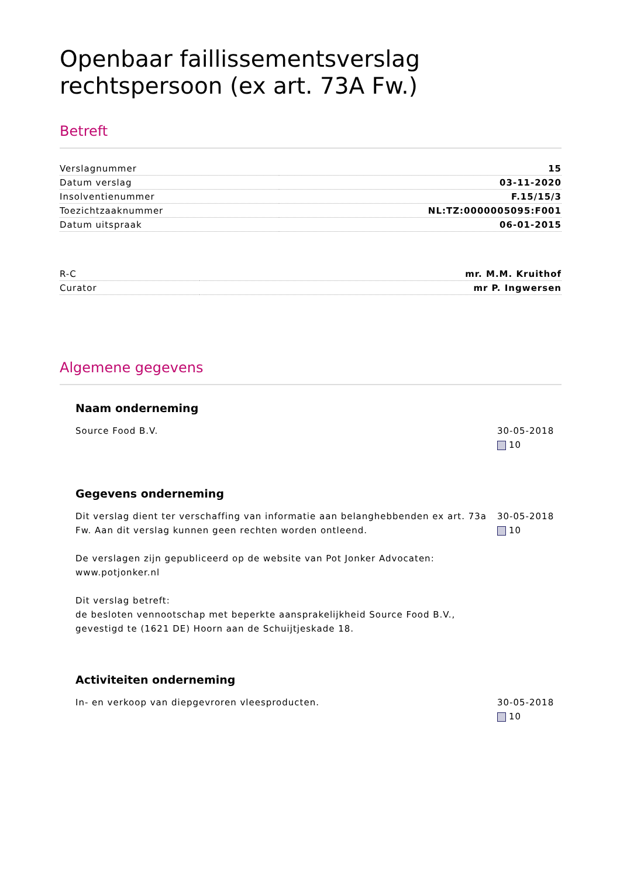Openbaar faillissementsverslag rechtspersoon (ex art. 73A Fw.)
Betreft
| Verslagnummer | 15 |
| Datum verslag | 03-11-2020 |
| Insolventienummer | F.15/15/3 |
| Toezichtzaaknummer | NL:TZ:0000005095:F001 |
| Datum uitspraak | 06-01-2015 |
| R-C | mr. M.M. Kruithof |
| Curator | mr P. Ingwersen |
Algemene gegevens
Naam onderneming
Source Food B.V. 30-05-2018
10
Gegevens onderneming
Dit verslag dient ter verschaffing van informatie aan belanghebbenden ex art. 73a Fw. Aan dit verslag kunnen geen rechten worden ontleend.
De verslagen zijn gepubliceerd op de website van Pot Jonker Advocaten: www.potjonker.nl
Dit verslag betreft:
de besloten vennootschap met beperkte aansprakelijkheid Source Food B.V., gevestigd te (1621 DE) Hoorn aan de Schuijtjeskade 18.
30-05-2018
10
Activiteiten onderneming
In- en verkoop van diepgevroren vleesproducten.
30-05-2018
10